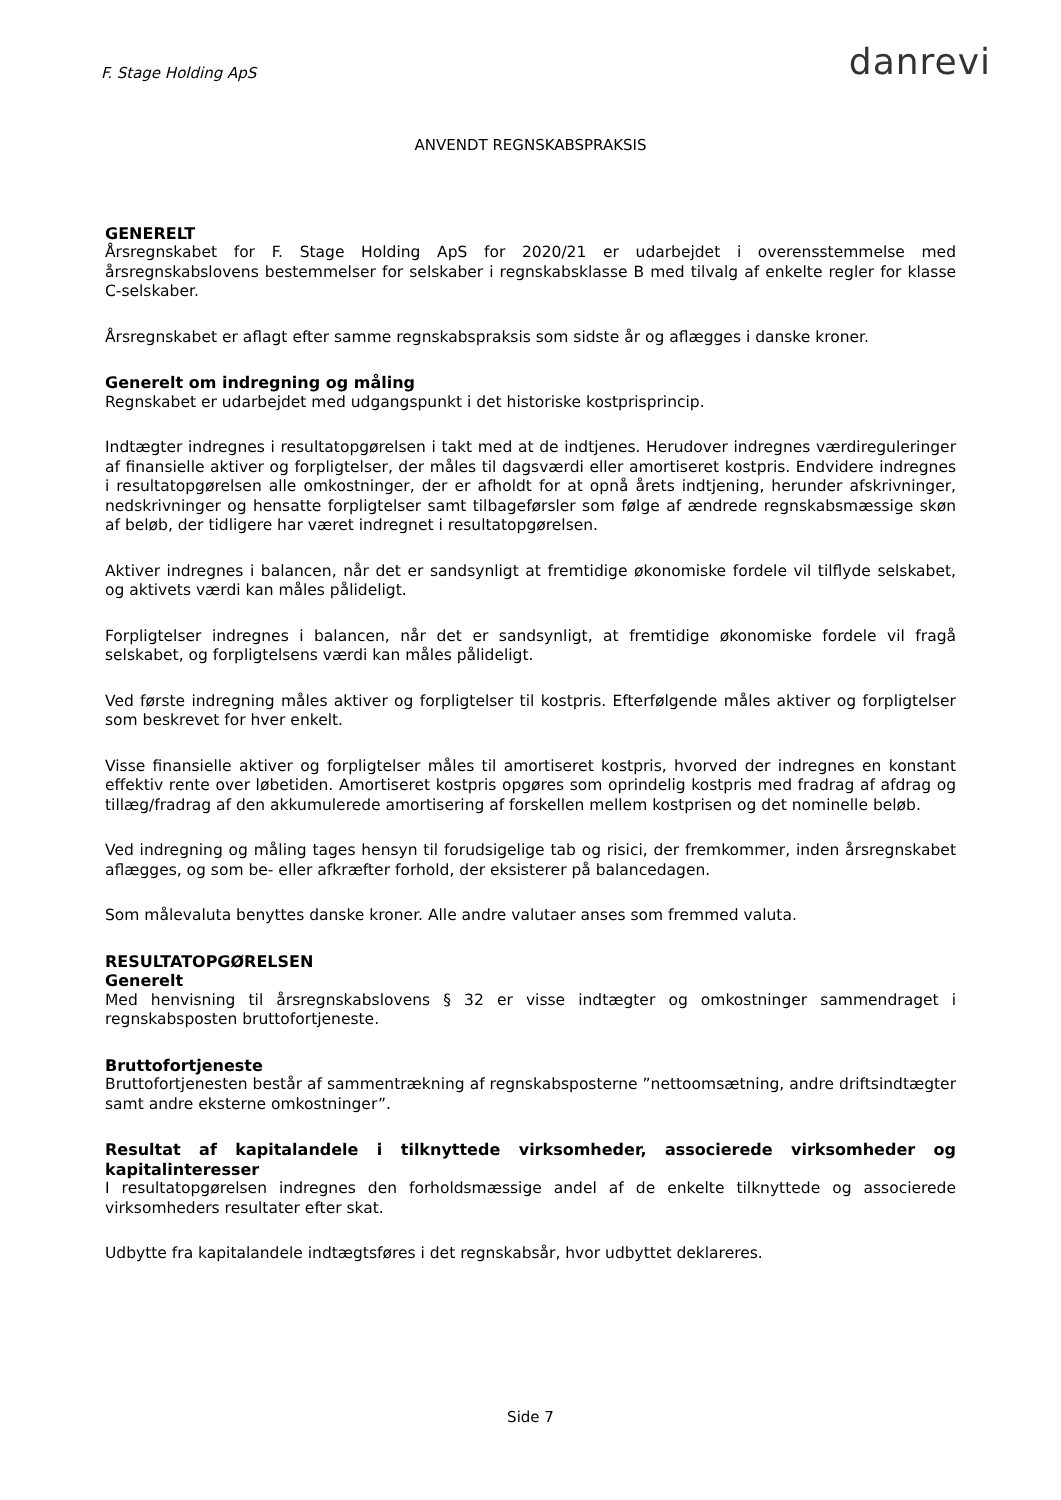F. Stage Holding ApS
danrevi
ANVENDT REGNSKABSPRAKSIS
GENERELT
Årsregnskabet for F. Stage Holding ApS for 2020/21 er udarbejdet i overensstemmelse med årsregnskabslovens bestemmelser for selskaber i regnskabsklasse B med tilvalg af enkelte regler for klasse C-selskaber.
Årsregnskabet er aflagt efter samme regnskabspraksis som sidste år og aflægges i danske kroner.
Generelt om indregning og måling
Regnskabet er udarbejdet med udgangspunkt i det historiske kostprisprincip.
Indtægter indregnes i resultatopgørelsen i takt med at de indtjenes. Herudover indregnes værdireguleringer af finansielle aktiver og forpligtelser, der måles til dagsværdi eller amortiseret kostpris. Endvidere indregnes i resultatopgørelsen alle omkostninger, der er afholdt for at opnå årets indtjening, herunder afskrivninger, nedskrivninger og hensatte forpligtelser samt tilbageførsler som følge af ændrede regnskabsmæssige skøn af beløb, der tidligere har været indregnet i resultatopgørelsen.
Aktiver indregnes i balancen, når det er sandsynligt at fremtidige økonomiske fordele vil tilflyde selskabet, og aktivets værdi kan måles pålideligt.
Forpligtelser indregnes i balancen, når det er sandsynligt, at fremtidige økonomiske fordele vil fragå selskabet, og forpligtelsens værdi kan måles pålideligt.
Ved første indregning måles aktiver og forpligtelser til kostpris. Efterfølgende måles aktiver og forpligtelser som beskrevet for hver enkelt.
Visse finansielle aktiver og forpligtelser måles til amortiseret kostpris, hvorved der indregnes en konstant effektiv rente over løbetiden. Amortiseret kostpris opgøres som oprindelig kostpris med fradrag af afdrag og tillæg/fradrag af den akkumulerede amortisering af forskellen mellem kostprisen og det nominelle beløb.
Ved indregning og måling tages hensyn til forudsigelige tab og risici, der fremkommer, inden årsregnskabet aflægges, og som be- eller afkræfter forhold, der eksisterer på balancedagen.
Som målevaluta benyttes danske kroner. Alle andre valutaer anses som fremmed valuta.
RESULTATOPGØRELSEN
Generelt
Med henvisning til årsregnskabslovens § 32 er visse indtægter og omkostninger sammendraget i regnskabsposten bruttofortjeneste.
Bruttofortjeneste
Bruttofortjenesten består af sammentrækning af regnskabsposterne ”nettoomsætning, andre driftsindtægter samt andre eksterne omkostninger”.
Resultat af kapitalandele i tilknyttede virksomheder, associerede virksomheder og kapitalinteresser
I resultatopgørelsen indregnes den forholdsmæssige andel af de enkelte tilknyttede og associerede virksomheders resultater efter skat.
Udbytte fra kapitalandele indtægtsføres i det regnskabsår, hvor udbyttet deklareres.
Side 7